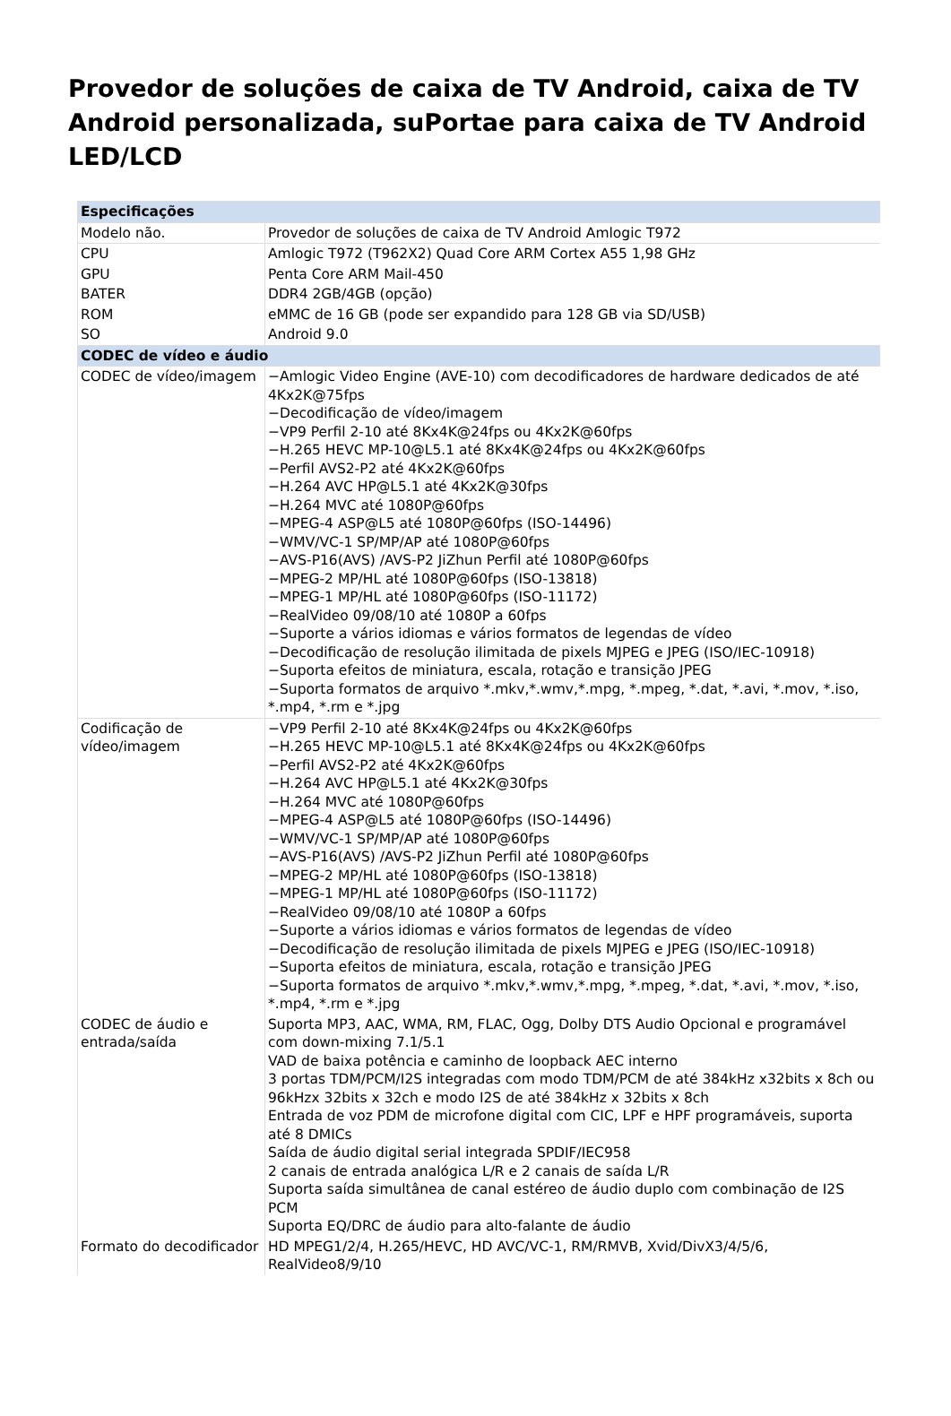Provedor de soluções de caixa de TV Android, caixa de TV Android personalizada, suPortae para caixa de TV Android LED/LCD
| Especificações | |
| --- | --- |
| Modelo não. | Provedor de soluções de caixa de TV Android Amlogic T972 |
| CPU | Amlogic T972 (T962X2) Quad Core ARM Cortex A55 1,98 GHz |
| GPU | Penta Core ARM Mail-450 |
| BATER | DDR4 2GB/4GB (opção) |
| ROM | eMMC de 16 GB (pode ser expandido para 128 GB via SD/USB) |
| SO | Android 9.0 |
| CODEC de vídeo e áudio | |
| CODEC de vídeo/imagem | −Amlogic Video Engine (AVE-10) com decodificadores de hardware dedicados de até 4Kx2K@75fps −Decodificação de vídeo/imagem −VP9 Perfil 2-10 até 8Kx4K@24fps ou 4Kx2K@60fps −H.265 HEVC MP-10@L5.1 até 8Kx4K@24fps ou 4Kx2K@60fps −Perfil AVS2-P2 até 4Kx2K@60fps −H.264 AVC HP@L5.1 até 4Kx2K@30fps −H.264 MVC até 1080P@60fps −MPEG-4 ASP@L5 até 1080P@60fps (ISO-14496) −WMV/VC-1 SP/MP/AP até 1080P@60fps −AVS-P16(AVS) /AVS-P2 JiZhun Perfil até 1080P@60fps −MPEG-2 MP/HL até 1080P@60fps (ISO-13818) −MPEG-1 MP/HL até 1080P@60fps (ISO-11172) −RealVideo 09/08/10 até 1080P a 60fps −Suporte a vários idiomas e vários formatos de legendas de vídeo −Decodificação de resolução ilimitada de pixels MJPEG e JPEG (ISO/IEC-10918) −Suporta efeitos de miniatura, escala, rotação e transição JPEG −Suporta formatos de arquivo *.mkv,*.wmv,*.mpg, *.mpeg, *.dat, *.avi, *.mov, *.iso, *.mp4, *.rm e *.jpg |
| Codificação de vídeo/imagem | −VP9 Perfil 2-10 até 8Kx4K@24fps ou 4Kx2K@60fps −H.265 HEVC MP-10@L5.1 até 8Kx4K@24fps ou 4Kx2K@60fps −Perfil AVS2-P2 até 4Kx2K@60fps −H.264 AVC HP@L5.1 até 4Kx2K@30fps −H.264 MVC até 1080P@60fps −MPEG-4 ASP@L5 até 1080P@60fps (ISO-14496) −WMV/VC-1 SP/MP/AP até 1080P@60fps −AVS-P16(AVS) /AVS-P2 JiZhun Perfil até 1080P@60fps −MPEG-2 MP/HL até 1080P@60fps (ISO-13818) −MPEG-1 MP/HL até 1080P@60fps (ISO-11172) −RealVideo 09/08/10 até 1080P a 60fps −Suporte a vários idiomas e vários formatos de legendas de vídeo −Decodificação de resolução ilimitada de pixels MJPEG e JPEG (ISO/IEC-10918) −Suporta efeitos de miniatura, escala, rotação e transição JPEG −Suporta formatos de arquivo *.mkv,*.wmv,*.mpg, *.mpeg, *.dat, *.avi, *.mov, *.iso, *.mp4, *.rm e *.jpg |
| CODEC de áudio e entrada/saída | Suporta MP3, AAC, WMA, RM, FLAC, Ogg, Dolby DTS Audio Opcional e programável com down-mixing 7.1/5.1 VAD de baixa potência e caminho de loopback AEC interno 3 portas TDM/PCM/I2S integradas com modo TDM/PCM de até 384kHz x32bits x 8ch ou 96kHzx 32bits x 32ch e modo I2S de até 384kHz x 32bits x 8ch Entrada de voz PDM de microfone digital com CIC, LPF e HPF programáveis, suporta até 8 DMICs Saída de áudio digital serial integrada SPDIF/IEC958 2 canais de entrada analógica L/R e 2 canais de saída L/R Suporta saída simultânea de canal estéreo de áudio duplo com combinação de I2S PCM Suporta EQ/DRC de áudio para alto-falante de áudio |
| Formato do decodificador | HD MPEG1/2/4, H.265/HEVC, HD AVC/VC-1, RM/RMVB, Xvid/DivX3/4/5/6, RealVideo8/9/10 |